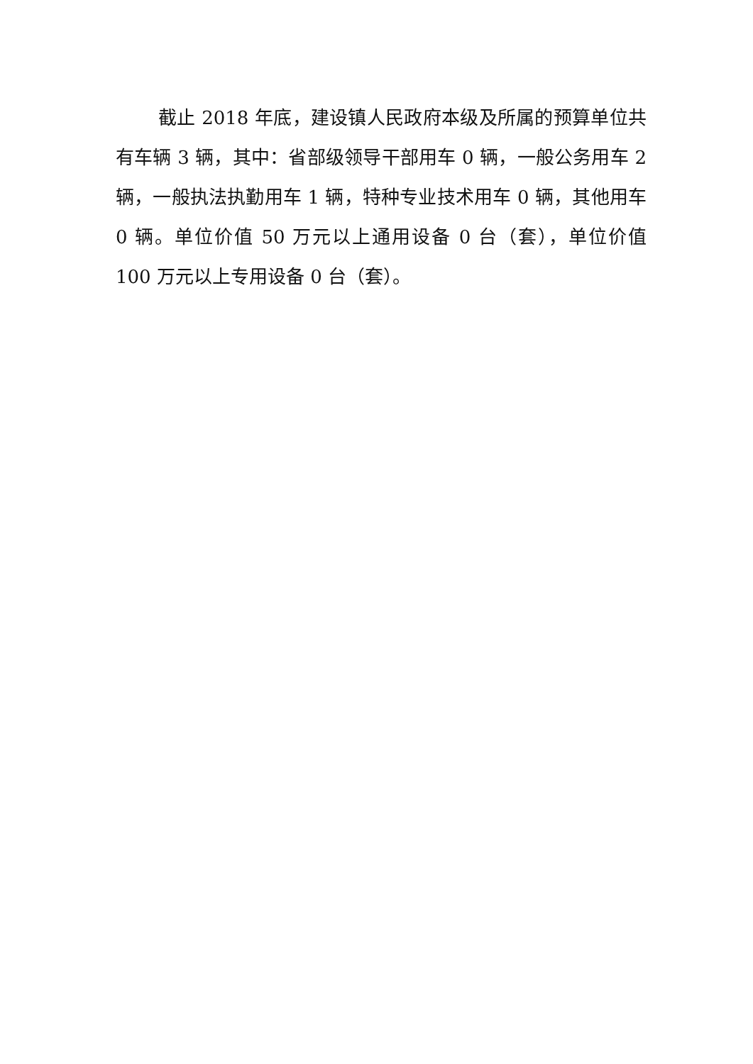截止 2018 年底，建设镇人民政府本级及所属的预算单位共有车辆 3 辆，其中：省部级领导干部用车 0 辆，一般公务用车 2 辆，一般执法执勤用车 1 辆，特种专业技术用车 0 辆，其他用车 0 辆。单位价值 50 万元以上通用设备 0 台（套），单位价值 100 万元以上专用设备 0 台（套）。